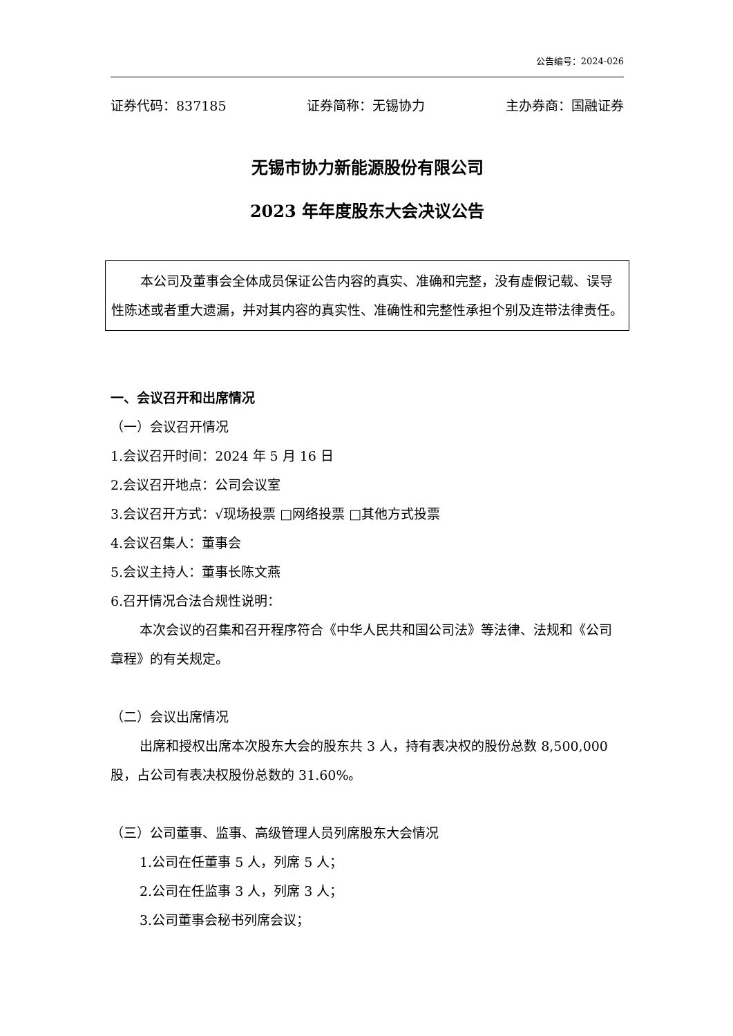公告编号：2024-026
证券代码：837185 证券简称：无锡协力 主办券商：国融证券
无锡市协力新能源股份有限公司
2023 年年度股东大会决议公告
本公司及董事会全体成员保证公告内容的真实、准确和完整，没有虚假记载、误导性陈述或者重大遗漏，并对其内容的真实性、准确性和完整性承担个别及连带法律责任。
一、会议召开和出席情况
（一）会议召开情况
1.会议召开时间：2024 年 5 月 16 日
2.会议召开地点：公司会议室
3.会议召开方式：√现场投票 □网络投票 □其他方式投票
4.会议召集人：董事会
5.会议主持人：董事长陈文燕
6.召开情况合法合规性说明：
本次会议的召集和召开程序符合《中华人民共和国公司法》等法律、法规和《公司章程》的有关规定。
（二）会议出席情况
出席和授权出席本次股东大会的股东共 3 人，持有表决权的股份总数 8,500,000 股，占公司有表决权股份总数的 31.60%。
（三）公司董事、监事、高级管理人员列席股东大会情况
1.公司在任董事 5 人，列席 5 人；
2.公司在任监事 3 人，列席 3 人；
3.公司董事会秘书列席会议；